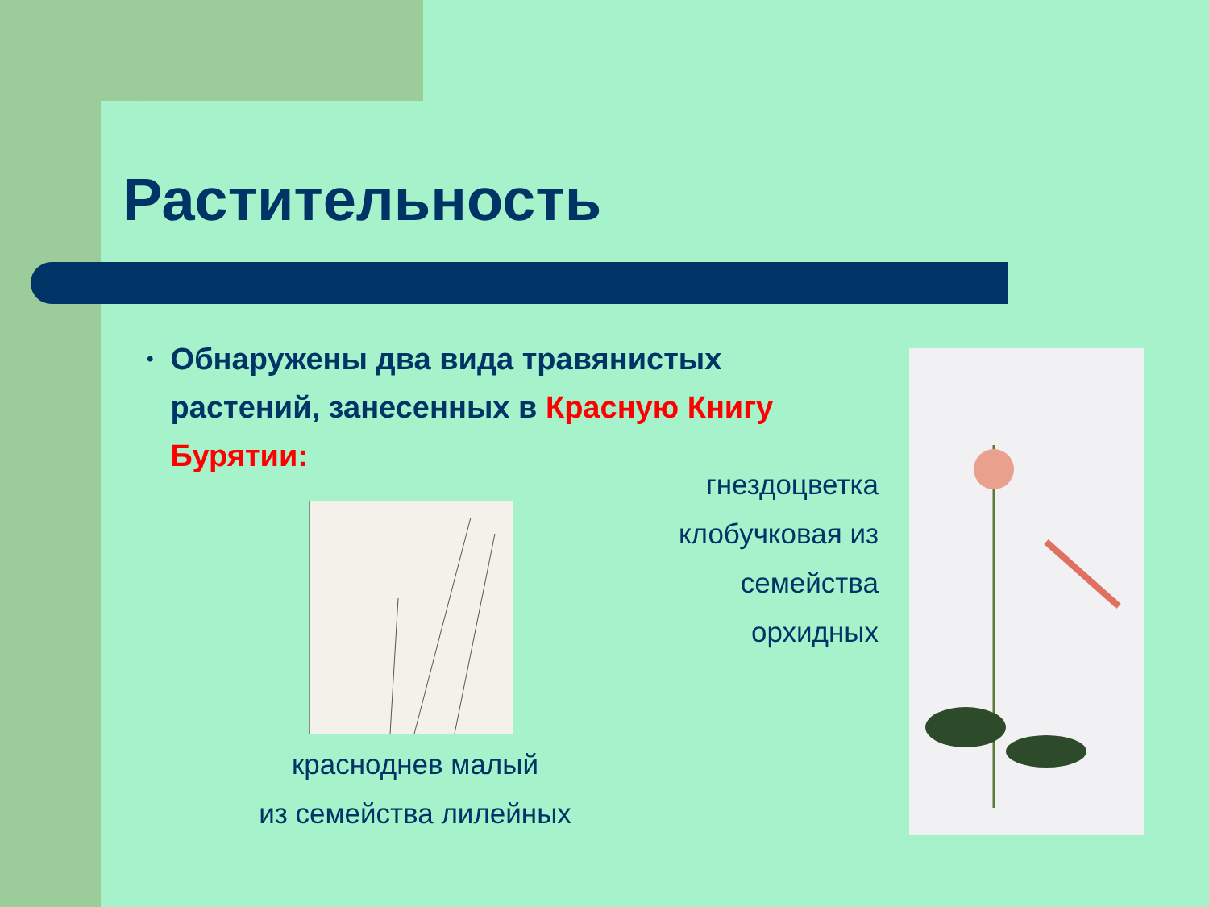Растительность
•
Обнаружены два вида травянистых растений, занесенных в Красную Книгу Бурятии:
гнездоцветка клобучковая из семейства орхидных
красноднев малый
из семейства лилейных